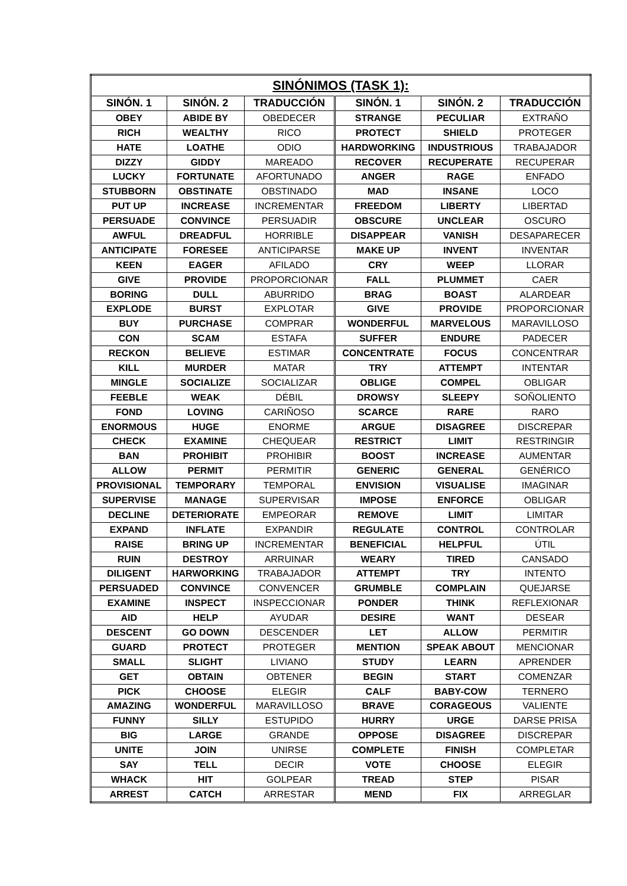| SINÓNIMOS (TASK 1): | | | | | |
| --- | --- | --- | --- | --- | --- |
| SINÓN. 1 | SINÓN. 2 | TRADUCCIÓN | SINÓN. 1 | SINÓN. 2 | TRADUCCIÓN |
| OBEY | ABIDE BY | OBEDECER | STRANGE | PECULIAR | EXTRAÑO |
| RICH | WEALTHY | RICO | PROTECT | SHIELD | PROTEGER |
| HATE | LOATHE | ODIO | HARDWORKING | INDUSTRIOUS | TRABAJADOR |
| DIZZY | GIDDY | MAREADO | RECOVER | RECUPERATE | RECUPERAR |
| LUCKY | FORTUNATE | AFORTUNADO | ANGER | RAGE | ENFADO |
| STUBBORN | OBSTINATE | OBSTINADO | MAD | INSANE | LOCO |
| PUT UP | INCREASE | INCREMENTAR | FREEDOM | LIBERTY | LIBERTAD |
| PERSUADE | CONVINCE | PERSUADIR | OBSCURE | UNCLEAR | OSCURO |
| AWFUL | DREADFUL | HORRIBLE | DISAPPEAR | VANISH | DESAPARECER |
| ANTICIPATE | FORESEE | ANTICIPARSE | MAKE UP | INVENT | INVENTAR |
| KEEN | EAGER | AFILADO | CRY | WEEP | LLORAR |
| GIVE | PROVIDE | PROPORCIONAR | FALL | PLUMMET | CAER |
| BORING | DULL | ABURRIDO | BRAG | BOAST | ALARDEAR |
| EXPLODE | BURST | EXPLOTAR | GIVE | PROVIDE | PROPORCIONAR |
| BUY | PURCHASE | COMPRAR | WONDERFUL | MARVELOUS | MARAVILLOSO |
| CON | SCAM | ESTAFA | SUFFER | ENDURE | PADECER |
| RECKON | BELIEVE | ESTIMAR | CONCENTRATE | FOCUS | CONCENTRAR |
| KILL | MURDER | MATAR | TRY | ATTEMPT | INTENTAR |
| MINGLE | SOCIALIZE | SOCIALIZAR | OBLIGE | COMPEL | OBLIGAR |
| FEEBLE | WEAK | DÉBIL | DROWSY | SLEEPY | SOÑOLIENTO |
| FOND | LOVING | CARIÑOSO | SCARCE | RARE | RARO |
| ENORMOUS | HUGE | ENORME | ARGUE | DISAGREE | DISCREPAR |
| CHECK | EXAMINE | CHEQUEAR | RESTRICT | LIMIT | RESTRINGIR |
| BAN | PROHIBIT | PROHIBIR | BOOST | INCREASE | AUMENTAR |
| ALLOW | PERMIT | PERMITIR | GENERIC | GENERAL | GENÉRICO |
| PROVISIONAL | TEMPORARY | TEMPORAL | ENVISION | VISUALISE | IMAGINAR |
| SUPERVISE | MANAGE | SUPERVISAR | IMPOSE | ENFORCE | OBLIGAR |
| DECLINE | DETERIORATE | EMPEORAR | REMOVE | LIMIT | LIMITAR |
| EXPAND | INFLATE | EXPANDIR | REGULATE | CONTROL | CONTROLAR |
| RAISE | BRING UP | INCREMENTAR | BENEFICIAL | HELPFUL | ÚTIL |
| RUIN | DESTROY | ARRUINAR | WEARY | TIRED | CANSADO |
| DILIGENT | HARWORKING | TRABAJADOR | ATTEMPT | TRY | INTENTO |
| PERSUADED | CONVINCE | CONVENCER | GRUMBLE | COMPLAIN | QUEJARSE |
| EXAMINE | INSPECT | INSPECCIONAR | PONDER | THINK | REFLEXIONAR |
| AID | HELP | AYUDAR | DESIRE | WANT | DESEAR |
| DESCENT | GO DOWN | DESCENDER | LET | ALLOW | PERMITIR |
| GUARD | PROTECT | PROTEGER | MENTION | SPEAK ABOUT | MENCIONAR |
| SMALL | SLIGHT | LIVIANO | STUDY | LEARN | APRENDER |
| GET | OBTAIN | OBTENER | BEGIN | START | COMENZAR |
| PICK | CHOOSE | ELEGIR | CALF | BABY-COW | TERNERO |
| AMAZING | WONDERFUL | MARAVILLOSO | BRAVE | CORAGEOUS | VALIENTE |
| FUNNY | SILLY | ESTUPIDO | HURRY | URGE | DARSE PRISA |
| BIG | LARGE | GRANDE | OPPOSE | DISAGREE | DISCREPAR |
| UNITE | JOIN | UNIRSE | COMPLETE | FINISH | COMPLETAR |
| SAY | TELL | DECIR | VOTE | CHOOSE | ELEGIR |
| WHACK | HIT | GOLPEAR | TREAD | STEP | PISAR |
| ARREST | CATCH | ARRESTAR | MEND | FIX | ARREGLAR |